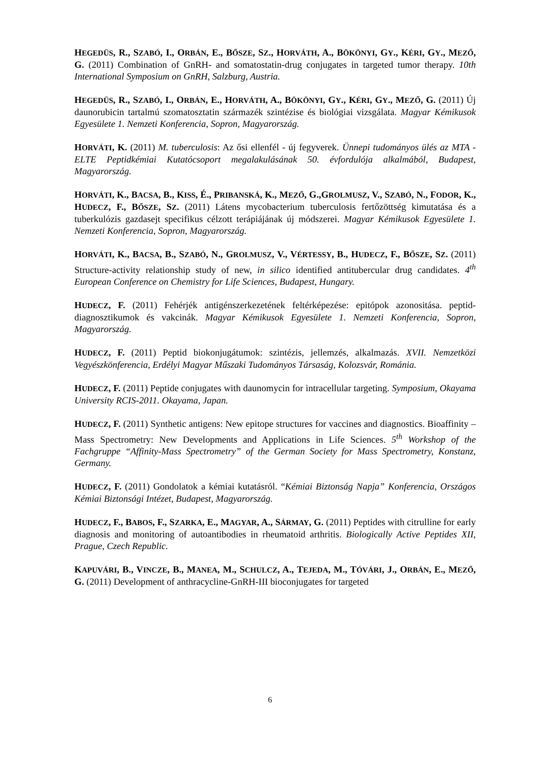HEGEDÜS, R., SZABÓ, I., ORBÁN, E., BŐSZE, SZ., HORVÁTH, A., BÖKÖNYI, GY., KÉRI, GY., MEZŐ, G. (2011) Combination of GnRH- and somatostatin-drug conjugates in targeted tumor therapy. 10th International Symposium on GnRH, Salzburg, Austria.
HEGEDÜS, R., SZABÓ, I., ORBÁN, E., HORVÁTH, A., BÖKÖNYI, GY., KÉRI, GY., MEZŐ, G. (2011) Új daunorubicin tartalmú szomatosztatin származék szintézise és biológiai vizsgálata. Magyar Kémikusok Egyesülete 1. Nemzeti Konferencia, Sopron, Magyarország.
HORVÁTI, K. (2011) M. tuberculosis: Az ősi ellenfél - új fegyverek. Ünnepi tudományos ülés az MTA - ELTE Peptidkémiai Kutatócsoport megalakulásának 50. évfordulója alkalmából, Budapest, Magyarország.
HORVÁTI, K., BACSA, B., KISS, É., PRIBANSKÁ, K., MEZŐ, G.,GROLMUSZ, V., SZABÓ, N., FODOR, K., HUDECZ, F., BŐSZE, SZ. (2011) Látens mycobacterium tuberculosis fertőzöttség kimutatása és a tuberkulózis gazdasejt specifikus célzott terápiájának új módszerei. Magyar Kémikusok Egyesülete 1. Nemzeti Konferencia, Sopron, Magyarország.
HORVÁTI, K., BACSA, B., SZABÓ, N., GROLMUSZ, V., VÉRTESSY, B., HUDECZ, F., BŐSZE, SZ. (2011) Structure-activity relationship study of new, in silico identified antitubercular drug candidates. 4<sup>th</sup> European Conference on Chemistry for Life Sciences, Budapest, Hungary.
HUDECZ, F. (2011) Fehérjék antigénszerkezetének feltérképezése: epitópok azonositása. peptid-diagnosztikumok és vakcinák. Magyar Kémikusok Egyesülete 1. Nemzeti Konferencia, Sopron, Magyarország.
HUDECZ, F. (2011) Peptid biokonjugátumok: szintézis, jellemzés, alkalmazás. XVII. Nemzetközi Vegyészkönferencia, Erdélyi Magyar Műszaki Tudományos Társaság, Kolozsvár, Románia.
HUDECZ, F. (2011) Peptide conjugates with daunomycin for intracellular targeting. Symposium, Okayama University RCIS-2011. Okayama, Japan.
HUDECZ, F. (2011) Synthetic antigens: New epitope structures for vaccines and diagnostics. Bioaffinity – Mass Spectrometry: New Developments and Applications in Life Sciences. 5<sup>th</sup> Workshop of the Fachgruppe “Affinity-Mass Spectrometry” of the German Society for Mass Spectrometry, Konstanz, Germany.
HUDECZ, F. (2011) Gondolatok a kémiai kutatásról. “Kémiai Biztonság Napja” Konferencia, Országos Kémiai Biztonsági Intézet, Budapest, Magyarország.
HUDECZ, F., BABOS, F., SZARKA, E., MAGYAR, A., SÁRMAY, G. (2011) Peptides with citrulline for early diagnosis and monitoring of autoantibodies in rheumatoid arthritis. Biologically Active Peptides XII, Prague, Czech Republic.
KAPUVÁRI, B., VINCZE, B., MANEA, M., SCHULCZ, A., TEJEDA, M., TÓVÁRI, J., ORBÁN, E., MEZŐ, G. (2011) Development of anthracycline-GnRH-III bioconjugates for targeted
6